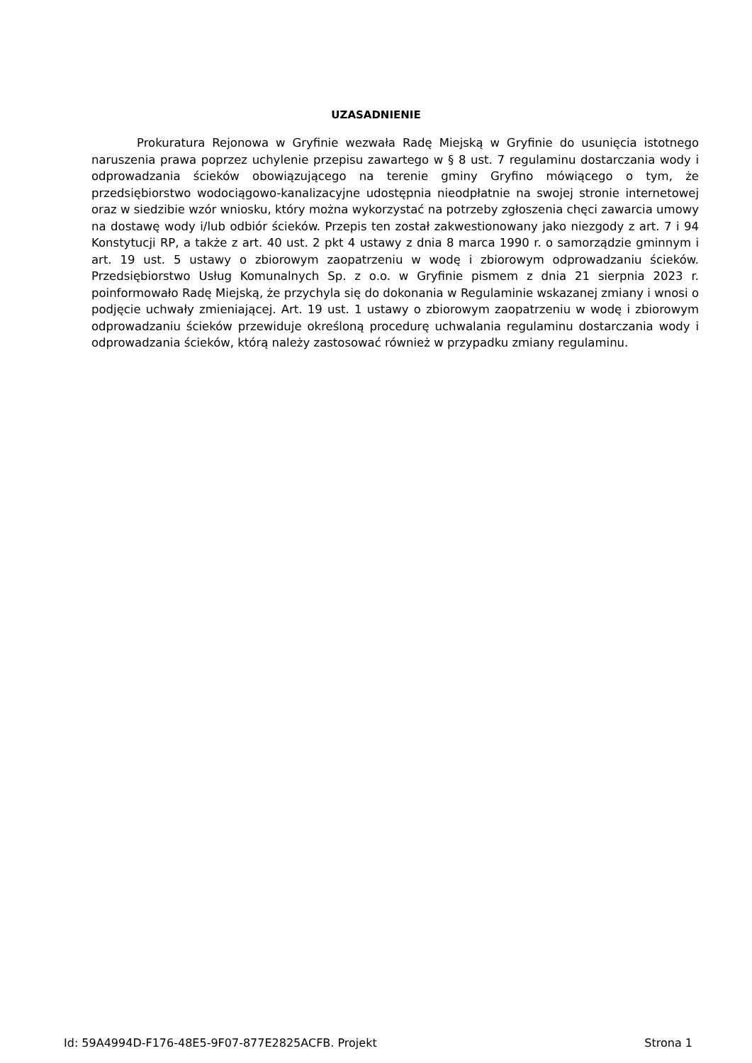UZASADNIENIE
Prokuratura Rejonowa w Gryfinie wezwała Radę Miejską w Gryfinie do usunięcia istotnego naruszenia prawa poprzez uchylenie przepisu zawartego w § 8 ust. 7 regulaminu dostarczania wody i odprowadzania ścieków obowiązującego na terenie gminy Gryfino mówiącego o tym, że przedsiębiorstwo wodociągowo-kanalizacyjne udostępnia nieodpłatnie na swojej stronie internetowej oraz w siedzibie wzór wniosku, który można wykorzystać na potrzeby zgłoszenia chęci zawarcia umowy na dostawę wody i/lub odbiór ścieków. Przepis ten został zakwestionowany jako niezgody z art. 7 i 94 Konstytucji RP, a także z art. 40 ust. 2 pkt 4 ustawy z dnia 8 marca 1990 r. o samorządzie gminnym i art. 19 ust. 5 ustawy o zbiorowym zaopatrzeniu w wodę i zbiorowym odprowadzaniu ścieków. Przedsiębiorstwo Usług Komunalnych Sp. z o.o. w Gryfinie pismem z dnia 21 sierpnia 2023 r. poinformowało Radę Miejską, że przychyla się do dokonania w Regulaminie wskazanej zmiany i wnosi o podjęcie uchwały zmieniającej. Art. 19 ust. 1 ustawy o zbiorowym zaopatrzeniu w wodę i zbiorowym odprowadzaniu ścieków przewiduje określoną procedurę uchwalania regulaminu dostarczania wody i odprowadzania ścieków, którą należy zastosować również w przypadku zmiany regulaminu.
Id: 59A4994D-F176-48E5-9F07-877E2825ACFB. Projekt Strona 1